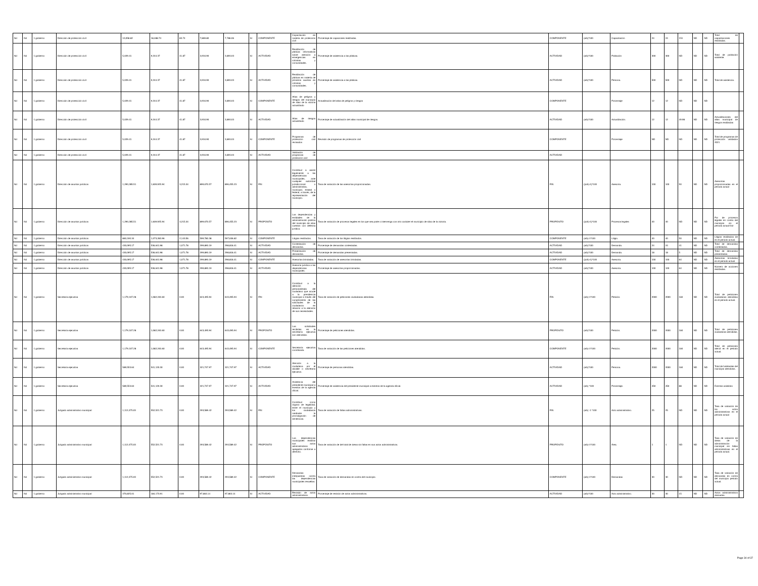| Nd | Nd | 1 gobierno | Dirección de protección civil | 10,058.82 | 18,488.74 | 83.74 | 7,869.80 | 7,786.06 | SI | COMPONENTE | Capacitación en materia de protección civil | Porcentaje de capaciones realizadas. | COMPONENTE | (a/b)*100 | Capacitación | 24 | 24 | 151 | ND | ND | Total de capacitaciones realizadas. | |
| Nd | Nd | 1 gobierno | Dirección de protección civil | 5,029.41 | 9,244.37 | 41.87 | 3,934.90 | 3,893.03 | SI | ACTIVIDAD | Realización de pláticas informativas sobre atención a emergencias en colonias y comunidades. | Porcentaje de asistencia a las pláticas. | ACTIVIDAD | (a/b)*100 | Población | 300 | 300 | ND | ND | ND | Total de población asistente. | |
| Nd | Nd | 1 gobierno | Dirección de protección civil | 5,029.41 | 9,244.37 | 41.87 | 3,934.90 | 3,893.03 | SI | ACTIVIDAD | Realización de pláticas en materia de primeros auxilios en colonias y comunidades. | Porcentaje de asistencia a las pláticas. | ACTIVIDAD | (a/b)*100 | Persona. | 500 | 500 | ND | ND | ND | Total de asistencia. | |
| Nd | Nd | 1 gobierno | Dirección de protección civil | 5,029.41 | 9,244.37 | 41.87 | 3,934.90 | 3,893.03 | SI | COMPONENTE | Atlas de peligros y riesgos del municipio de silao de la victoria actualizado | Actualización del atlas de peligros y riesgos | COMPONENTE | | Porcentaje | 12 | 12 | ND | ND | ND | . | |
| Nd | Nd | 1 gobierno | Dirección de protección civil | 5,029.41 | 9,244.37 | 41.87 | 3,934.90 | 3,893.03 | SI | ACTIVIDAD | Atlas de riesgos actualizado | Porcentaje de actualización del atlas municipal de riesgos. | ACTIVIDAD | (a/b)*100 | Actualización. | 12 | 12 | 49.98 | ND | ND | Actualizaciones del atlas municipal de riesgos realizadas | |
| Nd | Nd | 1 gobierno | Dirección de protección civil | 5,029.41 | 9,244.37 | 41.87 | 3,934.90 | 3,893.03 | SI | COMPONENTE | Programas de protección civil revisados | Revisión de programas de protección civil | COMPONENTE | | Porcentaje | ND | ND | ND | ND | ND | Total de programas de protección validados 2021 | |
| Nd | Nd | 1 gobierno | Dirección de protección civil | 5,029.41 | 9,244.37 | 41.87 | 3,934.90 | 3,893.03 | SI | ACTIVIDAD | Validación de programas de protección civil | | ACTIVIDAD | | | | | | | | | |
| Nd | Nd | 1 gobierno | Dirección de asuntos jurídicos | 1,290,285.51 | 1,609,925.94 | 3,215.34 | 899,670.57 | 896,455.23 | SI | FIN | Contribuir a asistir legalmente a las dependencias municipales, ante cualquier autoridad jurisdiccional o administrativa, municipal, estatal o federal, a través, de la representación del municipio. | Tasa de variación de las asesorías proporcionadas. | FIN | ((a/b)-1)*100 | Asesoría. | 100 | 100 | 50 | ND | ND | Asesorías proporcionadas en el periodo actual | |
| Nd | Nd | 1 gobierno | Dirección de asuntos jurídicos | 1,290,285.51 | 1,609,925.94 | 3,215.34 | 899,670.57 | 896,455.23 | SI | PROPÓSITO | Las dependencias y entidades de la administración pública del municipio de silao cuentan con defensa jurídica. | Tasa de variación de procesos legales en los que sea parte o intervenga con otro carácter el municipio de silao de la victoria. | PROPÓSITO | ((a/b)-1)*100 | Procesos legales | 40 | 40 | ND | ND | ND | Por de procesos legales en contra del municipio en el periodo actual finir | |
| Nd | Nd | 1 gobierno | Dirección de asuntos jurídicos | 860,190.34 | 1,073,283.96 | 2,143.56 | 599,780.38 | 597,636.82 | SI | COMPONENTE | Litigios realizados. | Tasa de variación de los litigios realizados. | COMPONENTE | (a/b)-1*100 | Litigio. | 40 | 40 | 50 | ND | ND | Litigios realizados de en el periodo actual. | |
| Nd | Nd | 1 gobierno | Dirección de asuntos jurídicos | 430,095.17 | 536,641.98 | 1,071.78 | 299,890.19 | 298,818.41 | SI | ACTIVIDAD | Contestación de demandas. | Porcentaje de demandas contestadas. | ACTIVIDAD | (a/b)*100 | Demanda. | 24 | 24 | 41 | ND | ND | Total de demandas contestadas. | |
| Nd | Nd | 1 gobierno | Dirección de asuntos jurídicos | 430,095.17 | 536,641.98 | 1,071.78 | 299,890.19 | 298,818.41 | SI | ACTIVIDAD | Presentación de demandas. | Porcentaje de demandas presentadas. | ACTIVIDAD | (a/b)*100 | Demanda. | 18 | 18 | 5 | ND | ND | Total de demandas presentadas. | |
| Nd | Nd | 1 gobierno | Dirección de asuntos jurídicos | 430,095.17 | 536,641.98 | 1,071.78 | 299,890.19 | 298,818.41 | SI | COMPONENTE | Asesorías brindadas. | Tasa de variación de asesorías brindadas. | COMPONENTE | ((a/b)-1)*100 | Asesoría. | 100 | 100 | 64 | ND | ND | Asesorías brindadas en el periodo actual | |
| Nd | Nd | 1 gobierno | Dirección de asuntos jurídicos | 430,095.17 | 536,641.98 | 1,071.78 | 299,890.19 | 298,818.41 | SI | ACTIVIDAD | Asesoría jurídica a las dependencias municipales. | Porcentaje de asesorías proporcionadas. | ACTIVIDAD | (a/b)*100 | Asesoría. | 100 | 100 | 64 | ND | ND | Número de acciones realizadas. | |
| Nd | Nd | 1 gobierno | Secretaría ejecutiva | 1,179,107.28 | 1,082,240.60 | 0.00 | 643,495.94 | 643,495.94 | SI | FIN | Contribuir a la atención personalizada del ciudadano que acude a la presidencia municipal a través del cumplimiento de las solicitudes de la ciudadanía en relación a la atención de sus necesidades. | Tasa de variación de peticiones ciudadanas atendidas. | FIN | (a/b)-1*100 | Petición. | 2000 | 2000 | 184 | ND | ND | Total de peticiones ciudadanas atendidas en el periodo actual. | |
| Nd | Nd | 1 gobierno | Secretaría ejecutiva | 1,179,107.28 | 1,082,240.60 | 0.00 | 643,495.94 | 643,495.94 | SI | PROPÓSITO | Las solicitudes recibidas en la secretaría ejecutiva son atendidas. | Porcentaje de peticiones atendidas. | PROPÓSITO | (a/b)*100 | Petición. | 2000 | 2000 | 184 | ND | ND | Total de peticiones ciudadanas atendidas. | |
| Nd | Nd | 1 gobierno | Secretaría ejecutiva | 1,179,107.28 | 1,082,240.60 | 0.00 | 643,495.94 | 643,495.94 | SI | COMPONENTE | Secretaría ejecutiva coordinada. | Tasa de variación de las peticiones atendidas. | COMPONENTE | (a/b)-1*100 | Petición. | 2000 | 2000 | 184 | ND | ND | Total de peticiones atendi en el periodo actual. | |
| Nd | Nd | 1 gobierno | Secretaría ejecutiva | 589,553.64 | 541,120.30 | 0.00 | 321,747.97 | 321,747.97 | SI | ACTIVIDAD | Atención a la ciudadana por el alcalde o secretario ejecutivo. | Porcentaje de personas atendidas. | ACTIVIDAD | (a/b)*100 | Persona. | 2000 | 2000 | 184 | ND | ND | Total de habitantes del municipio atendidos. | |
| Nd | Nd | 1 gobierno | Secretaría ejecutiva | 589,553.64 | 541,120.30 | 0.00 | 321,747.97 | 321,747.97 | SI | ACTIVIDAD | Asistencia del presidente municipal a eventos de la agenda oficial. | Porcentaje de asistencia del presidente municipal a eventos de la agenda oficial. | ACTIVIDAD | (a/b) *100 | Porcentaje. | 450 | 450 | 88 | ND | ND | Eventos asistidos | |
| Nd | Nd | 1 gobierno | Juzgado administrativo municipal | 1,112,475.03 | 552,521.73 | 0.00 | 293,589.42 | 293,589.42 | SI | FIN | Contribuir como órgano de legalidad, entre el municipio y los ciudadanos mediante la promulgación de sentencias. | Tasa de variación de faltas administrativas. | FIN | (a/b) -1 *100 | Acto administrativo. | 25 | 25 | ND | ND | ND | Tasa de variación de los actos administrativos en el periodo actual | |
| Nd | Nd | 1 gobierno | Juzgado administrativo municipal | 1,112,475.03 | 552,521.73 | 0.00 | 293,589.42 | 293,589.42 | SI | PROPÓSITO | Las dependencias municipales realizan sus actos administrativos apegados conforme a derecho. | Tasa de variación de del total de áreas sin faltas en sus actos administrativos. | PROPÓSITO | (a/b)-1*100 | Área. | 1 | 1 | ND | ND | ND | Tasa de variación de áreas de la administración municipal sin faltas administrativas en el periodo actual. | |
| Nd | Nd | 1 gobierno | Juzgado administrativo municipal | 1,112,475.03 | 552,521.73 | 0.00 | 293,589.42 | 293,589.42 | SI | COMPONENTE | Demandas interpuestas contra las dependencias municipales resueltas. | Tasa de variación de demandas en contra del municipio. | COMPONENTE | (a/b)-1*100 | Demandas | 30 | 30 | ND | ND | ND | Tasa de variación de demandas en contra del municipio periodo actual. | |
| Nd | Nd | 1 gobierno | Juzgado administrativo municipal | 370,825.01 | 184,173.91 | 0.00 | 97,863.14 | 97,863.14 | SI | ACTIVIDAD | Revisión de actos administrativos. | Porcentaje de revisión de actos administrativos. | ACTIVIDAD | (a/b)*100 | Acto administrativo. | 30 | 30 | 15 | ND | ND | Actos administrativos revisados. | |
Page 34 of 37